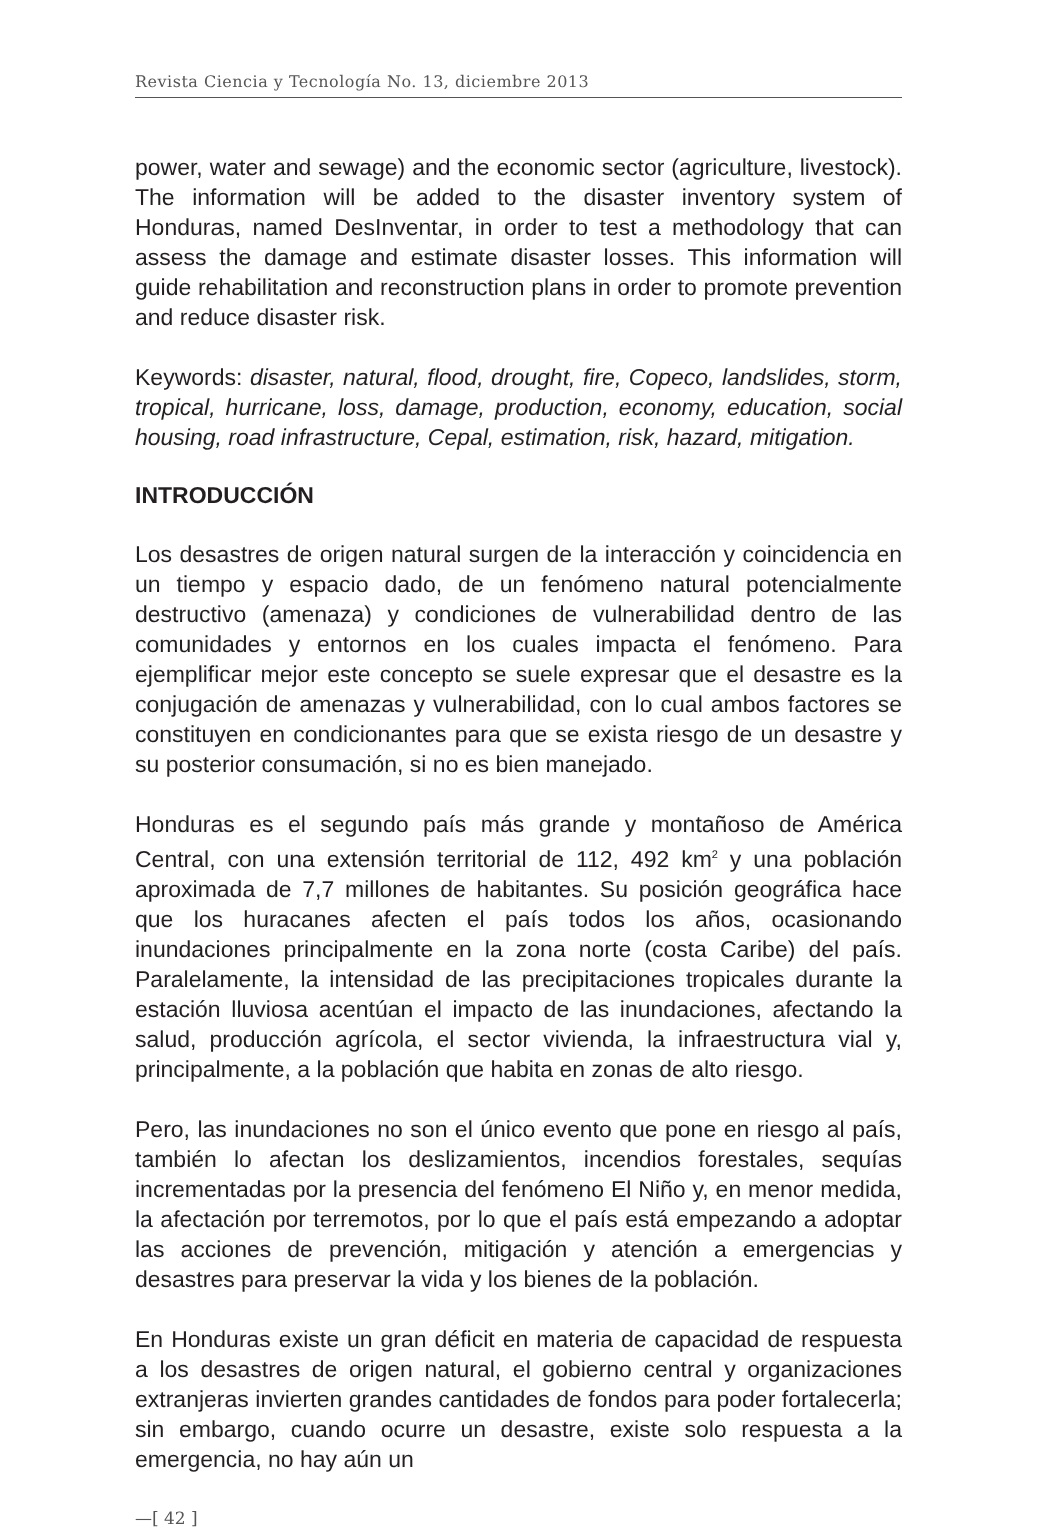Revista Ciencia y Tecnología No. 13, diciembre 2013
power, water and sewage) and the economic sector (agriculture, livestock). The information will be added to the disaster inventory system of Honduras, named DesInventar, in order to test a methodology that can assess the damage and estimate disaster losses. This information will guide rehabilitation and reconstruction plans in order to promote prevention and reduce disaster risk.
Keywords: disaster, natural, flood, drought, fire, Copeco, landslides, storm, tropical, hurricane, loss, damage, production, economy, education, social housing, road infrastructure, Cepal, estimation, risk, hazard, mitigation.
INTRODUCCIÓN
Los desastres de origen natural surgen de la interacción y coincidencia en un tiempo y espacio dado, de un fenómeno natural potencialmente destructivo (amenaza) y condiciones de vulnerabilidad dentro de las comunidades y entornos en los cuales impacta el fenómeno. Para ejemplificar mejor este concepto se suele expresar que el desastre es la conjugación de amenazas y vulnerabilidad, con lo cual ambos factores se constituyen en condicionantes para que se exista riesgo de un desastre y su posterior consumación, si no es bien manejado.
Honduras es el segundo país más grande y montañoso de América Central, con una extensión territorial de 112, 492 km<sup>2</sup> y una población aproximada de 7,7 millones de habitantes. Su posición geográfica hace que los huracanes afecten el país todos los años, ocasionando inundaciones principalmente en la zona norte (costa Caribe) del país. Paralelamente, la intensidad de las precipitaciones tropicales durante la estación lluviosa acentúan el impacto de las inundaciones, afectando la salud, producción agrícola, el sector vivienda, la infraestructura vial y, principalmente, a la población que habita en zonas de alto riesgo.
Pero, las inundaciones no son el único evento que pone en riesgo al país, también lo afectan los deslizamientos, incendios forestales, sequías incrementadas por la presencia del fenómeno El Niño y, en menor medida, la afectación por terremotos, por lo que el país está empezando a adoptar las acciones de prevención, mitigación y atención a emergencias y desastres para preservar la vida y los bienes de la población.
En Honduras existe un gran déficit en materia de capacidad de respuesta a los desastres de origen natural, el gobierno central y organizaciones extranjeras invierten grandes cantidades de fondos para poder fortalecerla; sin embargo, cuando ocurre un desastre, existe solo respuesta a la emergencia, no hay aún un
—[ 42 ]